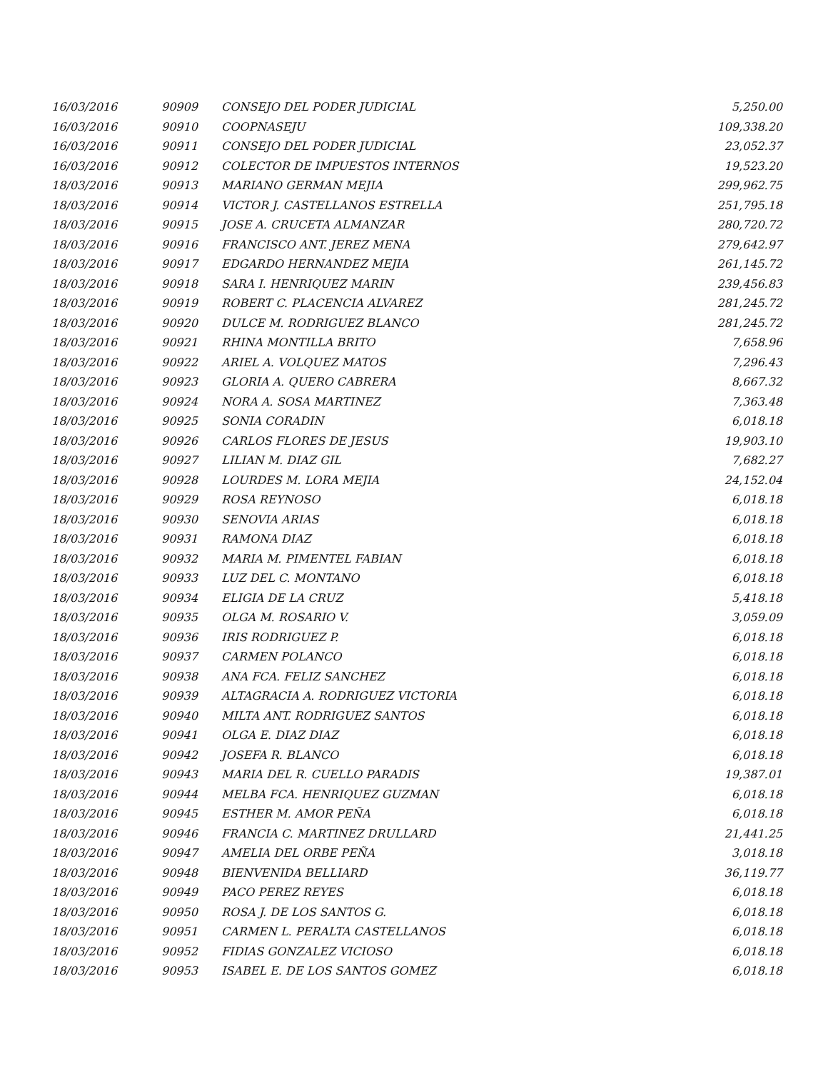| 16/03/2016 | 90909 | CONSEJO DEL PODER JUDICIAL | 5,250.00 |
| 16/03/2016 | 90910 | COOPNASEJU | 109,338.20 |
| 16/03/2016 | 90911 | CONSEJO DEL PODER JUDICIAL | 23,052.37 |
| 16/03/2016 | 90912 | COLECTOR DE IMPUESTOS INTERNOS | 19,523.20 |
| 18/03/2016 | 90913 | MARIANO GERMAN MEJIA | 299,962.75 |
| 18/03/2016 | 90914 | VICTOR J. CASTELLANOS ESTRELLA | 251,795.18 |
| 18/03/2016 | 90915 | JOSE A. CRUCETA ALMANZAR | 280,720.72 |
| 18/03/2016 | 90916 | FRANCISCO ANT. JEREZ MENA | 279,642.97 |
| 18/03/2016 | 90917 | EDGARDO HERNANDEZ MEJIA | 261,145.72 |
| 18/03/2016 | 90918 | SARA I. HENRIQUEZ MARIN | 239,456.83 |
| 18/03/2016 | 90919 | ROBERT C. PLACENCIA ALVAREZ | 281,245.72 |
| 18/03/2016 | 90920 | DULCE M. RODRIGUEZ BLANCO | 281,245.72 |
| 18/03/2016 | 90921 | RHINA MONTILLA BRITO | 7,658.96 |
| 18/03/2016 | 90922 | ARIEL A. VOLQUEZ MATOS | 7,296.43 |
| 18/03/2016 | 90923 | GLORIA A. QUERO CABRERA | 8,667.32 |
| 18/03/2016 | 90924 | NORA A. SOSA MARTINEZ | 7,363.48 |
| 18/03/2016 | 90925 | SONIA CORADIN | 6,018.18 |
| 18/03/2016 | 90926 | CARLOS FLORES DE JESUS | 19,903.10 |
| 18/03/2016 | 90927 | LILIAN M. DIAZ GIL | 7,682.27 |
| 18/03/2016 | 90928 | LOURDES M. LORA MEJIA | 24,152.04 |
| 18/03/2016 | 90929 | ROSA REYNOSO | 6,018.18 |
| 18/03/2016 | 90930 | SENOVIA ARIAS | 6,018.18 |
| 18/03/2016 | 90931 | RAMONA DIAZ | 6,018.18 |
| 18/03/2016 | 90932 | MARIA M. PIMENTEL FABIAN | 6,018.18 |
| 18/03/2016 | 90933 | LUZ DEL C. MONTANO | 6,018.18 |
| 18/03/2016 | 90934 | ELIGIA DE LA CRUZ | 5,418.18 |
| 18/03/2016 | 90935 | OLGA M. ROSARIO V. | 3,059.09 |
| 18/03/2016 | 90936 | IRIS RODRIGUEZ P. | 6,018.18 |
| 18/03/2016 | 90937 | CARMEN POLANCO | 6,018.18 |
| 18/03/2016 | 90938 | ANA FCA. FELIZ SANCHEZ | 6,018.18 |
| 18/03/2016 | 90939 | ALTAGRACIA A. RODRIGUEZ VICTORIA | 6,018.18 |
| 18/03/2016 | 90940 | MILTA ANT. RODRIGUEZ SANTOS | 6,018.18 |
| 18/03/2016 | 90941 | OLGA E. DIAZ DIAZ | 6,018.18 |
| 18/03/2016 | 90942 | JOSEFA R. BLANCO | 6,018.18 |
| 18/03/2016 | 90943 | MARIA DEL R. CUELLO PARADIS | 19,387.01 |
| 18/03/2016 | 90944 | MELBA FCA. HENRIQUEZ GUZMAN | 6,018.18 |
| 18/03/2016 | 90945 | ESTHER M. AMOR PEÑA | 6,018.18 |
| 18/03/2016 | 90946 | FRANCIA C. MARTINEZ DRULLARD | 21,441.25 |
| 18/03/2016 | 90947 | AMELIA DEL ORBE PEÑA | 3,018.18 |
| 18/03/2016 | 90948 | BIENVENIDA BELLIARD | 36,119.77 |
| 18/03/2016 | 90949 | PACO PEREZ REYES | 6,018.18 |
| 18/03/2016 | 90950 | ROSA J. DE LOS SANTOS G. | 6,018.18 |
| 18/03/2016 | 90951 | CARMEN L. PERALTA CASTELLANOS | 6,018.18 |
| 18/03/2016 | 90952 | FIDIAS GONZALEZ VICIOSO | 6,018.18 |
| 18/03/2016 | 90953 | ISABEL E. DE LOS SANTOS GOMEZ | 6,018.18 |